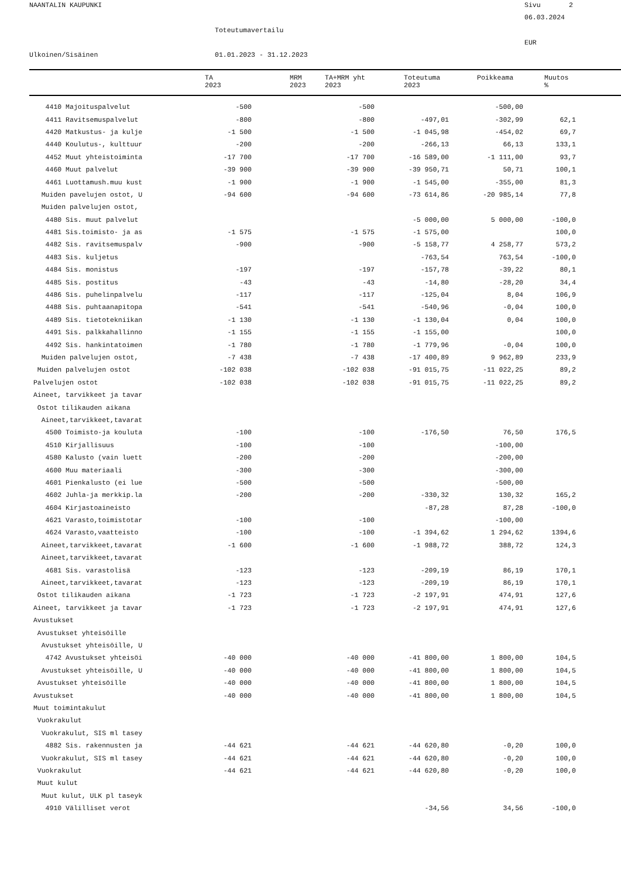NAANTALIN KAUPUNKI
Sivu 2
06.03.2024
Toteutumavertailu
EUR
Ulkoinen/Sisäinen
01.01.2023 - 31.12.2023
| | TA 2023 | MRM 2023 | TA+MRM yht 2023 | Toteutuma 2023 | Poikkeama | Muutos % |
| --- | --- | --- | --- | --- | --- | --- |
| 4410 Majoituspalvelut | -500 | -500 | | -500,00 | | |
| 4411 Ravitsemuspalvelut | -800 | -800 | -497,01 | -302,99 | 62,1 | |
| 4420 Matkustus- ja kulje | -1 500 | -1 500 | -1 045,98 | -454,02 | 69,7 | |
| 4440 Koulutus-, kulttuur | -200 | -200 | -266,13 | 66,13 | 133,1 | |
| 4452 Muut yhteistoiminta | -17 700 | -17 700 | -16 589,00 | -1 111,00 | 93,7 | |
| 4460 Muut palvelut | -39 900 | -39 900 | -39 950,71 | 50,71 | 100,1 | |
| 4461 Luottamush.muu kust | -1 900 | -1 900 | -1 545,00 | -355,00 | 81,3 | |
| Muiden pavelujen ostot, U | -94 600 | -94 600 | -73 614,86 | -20 985,14 | 77,8 | |
| Muiden palvelujen ostot, | | | | | | |
| 4480 Sis. muut palvelut | | | -5 000,00 | 5 000,00 | -100,0 | |
| 4481 Sis.toimisto- ja as | -1 575 | -1 575 | -1 575,00 | | 100,0 | |
| 4482 Sis. ravitsemuspalv | -900 | -900 | -5 158,77 | 4 258,77 | 573,2 | |
| 4483 Sis. kuljetus | | | -763,54 | 763,54 | -100,0 | |
| 4484 Sis. monistus | -197 | -197 | -157,78 | -39,22 | 80,1 | |
| 4485 Sis. postitus | -43 | -43 | -14,80 | -28,20 | 34,4 | |
| 4486 Sis. puhelinpalvelu | -117 | -117 | -125,04 | 8,04 | 106,9 | |
| 4488 Sis. puhtaanapitopa | -541 | -541 | -540,96 | -0,04 | 100,0 | |
| 4489 Sis. tietotekniikan | -1 130 | -1 130 | -1 130,04 | 0,04 | 100,0 | |
| 4491 Sis. palkkahallinno | -1 155 | -1 155 | -1 155,00 | | 100,0 | |
| 4492 Sis. hankintatoimen | -1 780 | -1 780 | -1 779,96 | -0,04 | 100,0 | |
| Muiden palvelujen ostot, | -7 438 | -7 438 | -17 400,89 | 9 962,89 | 233,9 | |
| Muiden palvelujen ostot | -102 038 | -102 038 | -91 015,75 | -11 022,25 | 89,2 | |
| Palvelujen ostot | -102 038 | -102 038 | -91 015,75 | -11 022,25 | 89,2 | |
| Aineet, tarvikkeet ja tavar | | | | | | |
| Ostot tilikauden aikana | | | | | | |
| Aineet,tarvikkeet,tavarat | | | | | | |
| 4500 Toimisto-ja kouluta | -100 | -100 | -176,50 | 76,50 | 176,5 | |
| 4510 Kirjallisuus | -100 | -100 | | -100,00 | | |
| 4580 Kalusto (vain luett | -200 | -200 | | -200,00 | | |
| 4600 Muu materiaali | -300 | -300 | | -300,00 | | |
| 4601 Pienkalusto (ei lue | -500 | -500 | | -500,00 | | |
| 4602 Juhla-ja merkkip.la | -200 | -200 | -330,32 | 130,32 | 165,2 | |
| 4604 Kirjastoaineisto | | | -87,28 | 87,28 | -100,0 | |
| 4621 Varasto,toimistotar | -100 | -100 | | -100,00 | | |
| 4624 Varasto,vaatteisto | -100 | -100 | -1 394,62 | 1 294,62 | 1394,6 | |
| Aineet,tarvikkeet,tavarat | -1 600 | -1 600 | -1 988,72 | 388,72 | 124,3 | |
| Aineet,tarvikkeet,tavarat | | | | | | |
| 4681 Sis. varastolisä | -123 | -123 | -209,19 | 86,19 | 170,1 | |
| Aineet,tarvikkeet,tavarat | -123 | -123 | -209,19 | 86,19 | 170,1 | |
| Ostot tilikauden aikana | -1 723 | -1 723 | -2 197,91 | 474,91 | 127,6 | |
| Aineet, tarvikkeet ja tavar | -1 723 | -1 723 | -2 197,91 | 474,91 | 127,6 | |
| Avustukset | | | | | | |
| Avustukset yhteisöille | | | | | | |
| Avustukset yhteisöille, U | | | | | | |
| 4742 Avustukset yhteisöi | -40 000 | -40 000 | -41 800,00 | 1 800,00 | 104,5 | |
| Avustukset yhteisöille, U | -40 000 | -40 000 | -41 800,00 | 1 800,00 | 104,5 | |
| Avustukset yhteisöille | -40 000 | -40 000 | -41 800,00 | 1 800,00 | 104,5 | |
| Avustukset | -40 000 | -40 000 | -41 800,00 | 1 800,00 | 104,5 | |
| Muut toimintakulut | | | | | | |
| Vuokrakulut | | | | | | |
| Vuokrakulut, SIS ml tasey | | | | | | |
| 4882 Sis. rakennusten ja | -44 621 | -44 621 | -44 620,80 | -0,20 | 100,0 | |
| Vuokrakulut, SIS ml tasey | -44 621 | -44 621 | -44 620,80 | -0,20 | 100,0 | |
| Vuokrakulut | -44 621 | -44 621 | -44 620,80 | -0,20 | 100,0 | |
| Muut kulut | | | | | | |
| Muut kulut, ULK pl taseyk | | | | | | |
| 4910 Välilliset verot | | | -34,56 | 34,56 | -100,0 | |